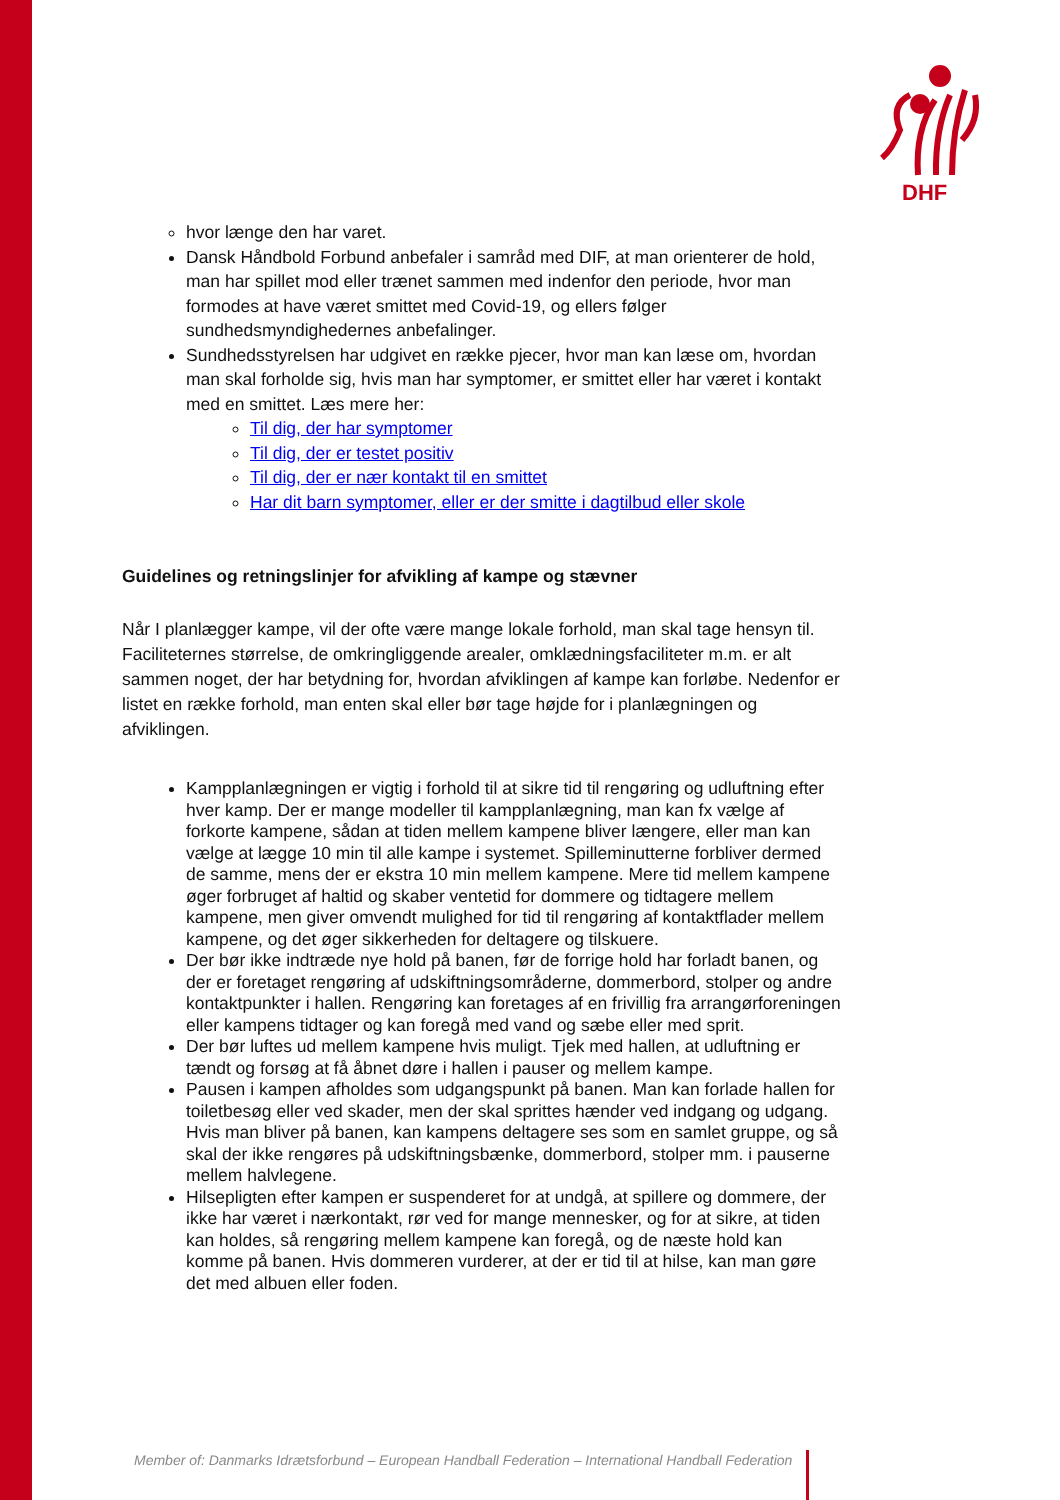DHF
hvor længe den har varet.
Dansk Håndbold Forbund anbefaler i samråd med DIF, at man orienterer de hold, man har spillet mod eller trænet sammen med indenfor den periode, hvor man formodes at have været smittet med Covid-19, og ellers følger sundhedsmyndighedernes anbefalinger.
Sundhedsstyrelsen har udgivet en række pjecer, hvor man kan læse om, hvordan man skal forholde sig, hvis man har symptomer, er smittet eller har været i kontakt med en smittet. Læs mere her:
Til dig, der har symptomer
Til dig, der er testet positiv
Til dig, der er nær kontakt til en smittet
Har dit barn symptomer, eller er der smitte i dagtilbud eller skole
Guidelines og retningslinjer for afvikling af kampe og stævner
Når I planlægger kampe, vil der ofte være mange lokale forhold, man skal tage hensyn til. Faciliteternes størrelse, de omkringliggende arealer, omklædningsfaciliteter m.m. er alt sammen noget, der har betydning for, hvordan afviklingen af kampe kan forløbe. Nedenfor er listet en række forhold, man enten skal eller bør tage højde for i planlægningen og afviklingen.
Kampplanlægningen er vigtig i forhold til at sikre tid til rengøring og udluftning efter hver kamp. Der er mange modeller til kampplanlægning, man kan fx vælge af forkorte kampene, sådan at tiden mellem kampene bliver længere, eller man kan vælge at lægge 10 min til alle kampe i systemet. Spilleminutterne forbliver dermed de samme, mens der er ekstra 10 min mellem kampene. Mere tid mellem kampene øger forbruget af haltid og skaber ventetid for dommere og tidtagere mellem kampene, men giver omvendt mulighed for tid til rengøring af kontaktflader mellem kampene, og det øger sikkerheden for deltagere og tilskuere.
Der bør ikke indtræde nye hold på banen, før de forrige hold har forladt banen, og der er foretaget rengøring af udskiftningsområderne, dommerbord, stolper og andre kontaktpunkter i hallen. Rengøring kan foretages af en frivillig fra arrangørforeningen eller kampens tidtager og kan foregå med vand og sæbe eller med sprit.
Der bør luftes ud mellem kampene hvis muligt. Tjek med hallen, at udluftning er tændt og forsøg at få åbnet døre i hallen i pauser og mellem kampe.
Pausen i kampen afholdes som udgangspunkt på banen. Man kan forlade hallen for toiletbesøg eller ved skader, men der skal sprittes hænder ved indgang og udgang. Hvis man bliver på banen, kan kampens deltagere ses som en samlet gruppe, og så skal der ikke rengøres på udskiftningsbænke, dommerbord, stolper mm. i pauserne mellem halvlegene.
Hilsepligten efter kampen er suspenderet for at undgå, at spillere og dommere, der ikke har været i nærkontakt, rør ved for mange mennesker, og for at sikre, at tiden kan holdes, så rengøring mellem kampene kan foregå, og de næste hold kan komme på banen. Hvis dommeren vurderer, at der er tid til at hilse, kan man gøre det med albuen eller foden.
Member of: Danmarks Idrætsforbund – European Handball Federation – International Handball Federation